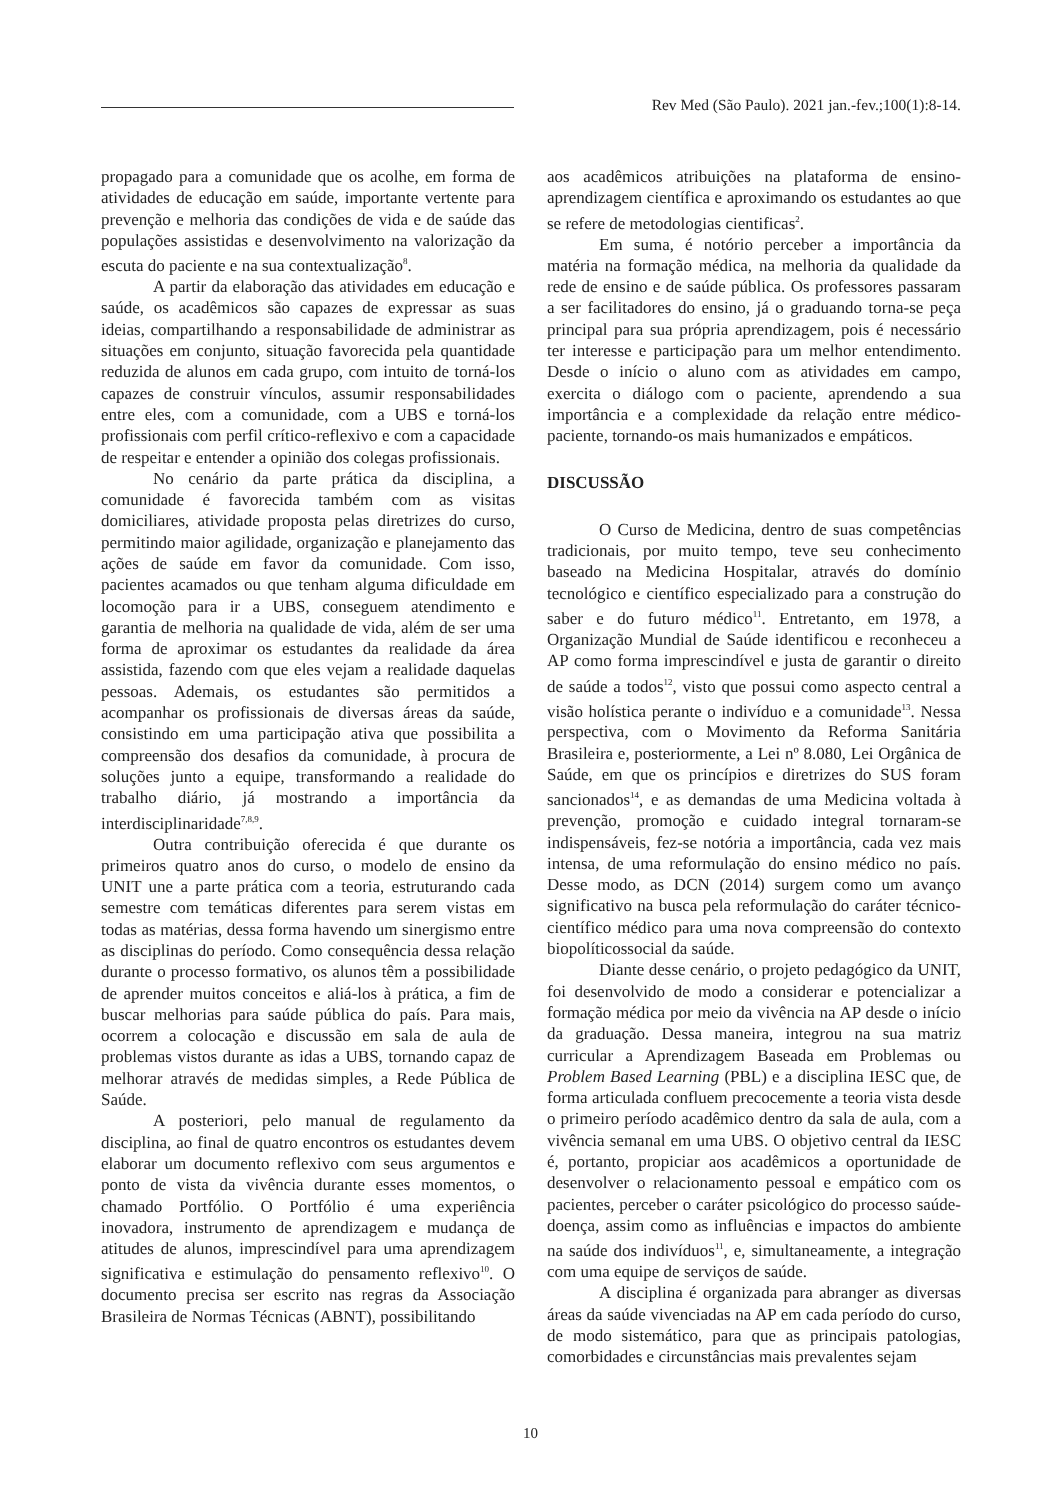Rev Med (São Paulo). 2021 jan.-fev.;100(1):8-14.
propagado para a comunidade que os acolhe, em forma de atividades de educação em saúde, importante vertente para prevenção e melhoria das condições de vida e de saúde das populações assistidas e desenvolvimento na valorização da escuta do paciente e na sua contextualização<sup>8</sup>.
A partir da elaboração das atividades em educação e saúde, os acadêmicos são capazes de expressar as suas ideias, compartilhando a responsabilidade de administrar as situações em conjunto, situação favorecida pela quantidade reduzida de alunos em cada grupo, com intuito de torná-los capazes de construir vínculos, assumir responsabilidades entre eles, com a comunidade, com a UBS e torná-los profissionais com perfil crítico-reflexivo e com a capacidade de respeitar e entender a opinião dos colegas profissionais.
No cenário da parte prática da disciplina, a comunidade é favorecida também com as visitas domiciliares, atividade proposta pelas diretrizes do curso, permitindo maior agilidade, organização e planejamento das ações de saúde em favor da comunidade. Com isso, pacientes acamados ou que tenham alguma dificuldade em locomoção para ir a UBS, conseguem atendimento e garantia de melhoria na qualidade de vida, além de ser uma forma de aproximar os estudantes da realidade da área assistida, fazendo com que eles vejam a realidade daquelas pessoas. Ademais, os estudantes são permitidos a acompanhar os profissionais de diversas áreas da saúde, consistindo em uma participação ativa que possibilita a compreensão dos desafios da comunidade, à procura de soluções junto a equipe, transformando a realidade do trabalho diário, já mostrando a importância da interdisciplinaridade<sup>7,8,9</sup>.
Outra contribuição oferecida é que durante os primeiros quatro anos do curso, o modelo de ensino da UNIT une a parte prática com a teoria, estruturando cada semestre com temáticas diferentes para serem vistas em todas as matérias, dessa forma havendo um sinergismo entre as disciplinas do período. Como consequência dessa relação durante o processo formativo, os alunos têm a possibilidade de aprender muitos conceitos e aliá-los à prática, a fim de buscar melhorias para saúde pública do país. Para mais, ocorrem a colocação e discussão em sala de aula de problemas vistos durante as idas a UBS, tornando capaz de melhorar através de medidas simples, a Rede Pública de Saúde.
A posteriori, pelo manual de regulamento da disciplina, ao final de quatro encontros os estudantes devem elaborar um documento reflexivo com seus argumentos e ponto de vista da vivência durante esses momentos, o chamado Portfólio. O Portfólio é uma experiência inovadora, instrumento de aprendizagem e mudança de atitudes de alunos, imprescindível para uma aprendizagem significativa e estimulação do pensamento reflexivo<sup>10</sup>. O documento precisa ser escrito nas regras da Associação Brasileira de Normas Técnicas (ABNT), possibilitando
aos acadêmicos atribuições na plataforma de ensino-aprendizagem científica e aproximando os estudantes ao que se refere de metodologias cientificas<sup>2</sup>.
Em suma, é notório perceber a importância da matéria na formação médica, na melhoria da qualidade da rede de ensino e de saúde pública. Os professores passaram a ser facilitadores do ensino, já o graduando torna-se peça principal para sua própria aprendizagem, pois é necessário ter interesse e participação para um melhor entendimento. Desde o início o aluno com as atividades em campo, exercita o diálogo com o paciente, aprendendo a sua importância e a complexidade da relação entre médico-paciente, tornando-os mais humanizados e empáticos.
DISCUSSÃO
O Curso de Medicina, dentro de suas competências tradicionais, por muito tempo, teve seu conhecimento baseado na Medicina Hospitalar, através do domínio tecnológico e científico especializado para a construção do saber e do futuro médico<sup>11</sup>. Entretanto, em 1978, a Organização Mundial de Saúde identificou e reconheceu a AP como forma imprescindível e justa de garantir o direito de saúde a todos<sup>12</sup>, visto que possui como aspecto central a visão holística perante o indivíduo e a comunidade<sup>13</sup>. Nessa perspectiva, com o Movimento da Reforma Sanitária Brasileira e, posteriormente, a Lei nº 8.080, Lei Orgânica de Saúde, em que os princípios e diretrizes do SUS foram sancionados<sup>14</sup>, e as demandas de uma Medicina voltada à prevenção, promoção e cuidado integral tornaram-se indispensáveis, fez-se notória a importância, cada vez mais intensa, de uma reformulação do ensino médico no país. Desse modo, as DCN (2014) surgem como um avanço significativo na busca pela reformulação do caráter técnico-científico médico para uma nova compreensão do contexto biopolíticossocial da saúde.
Diante desse cenário, o projeto pedagógico da UNIT, foi desenvolvido de modo a considerar e potencializar a formação médica por meio da vivência na AP desde o início da graduação. Dessa maneira, integrou na sua matriz curricular a Aprendizagem Baseada em Problemas ou Problem Based Learning (PBL) e a disciplina IESC que, de forma articulada confluem precocemente a teoria vista desde o primeiro período acadêmico dentro da sala de aula, com a vivência semanal em uma UBS. O objetivo central da IESC é, portanto, propiciar aos acadêmicos a oportunidade de desenvolver o relacionamento pessoal e empático com os pacientes, perceber o caráter psicológico do processo saúde-doença, assim como as influências e impactos do ambiente na saúde dos indivíduos<sup>11</sup>, e, simultaneamente, a integração com uma equipe de serviços de saúde.
A disciplina é organizada para abranger as diversas áreas da saúde vivenciadas na AP em cada período do curso, de modo sistemático, para que as principais patologias, comorbidades e circunstâncias mais prevalentes sejam
10